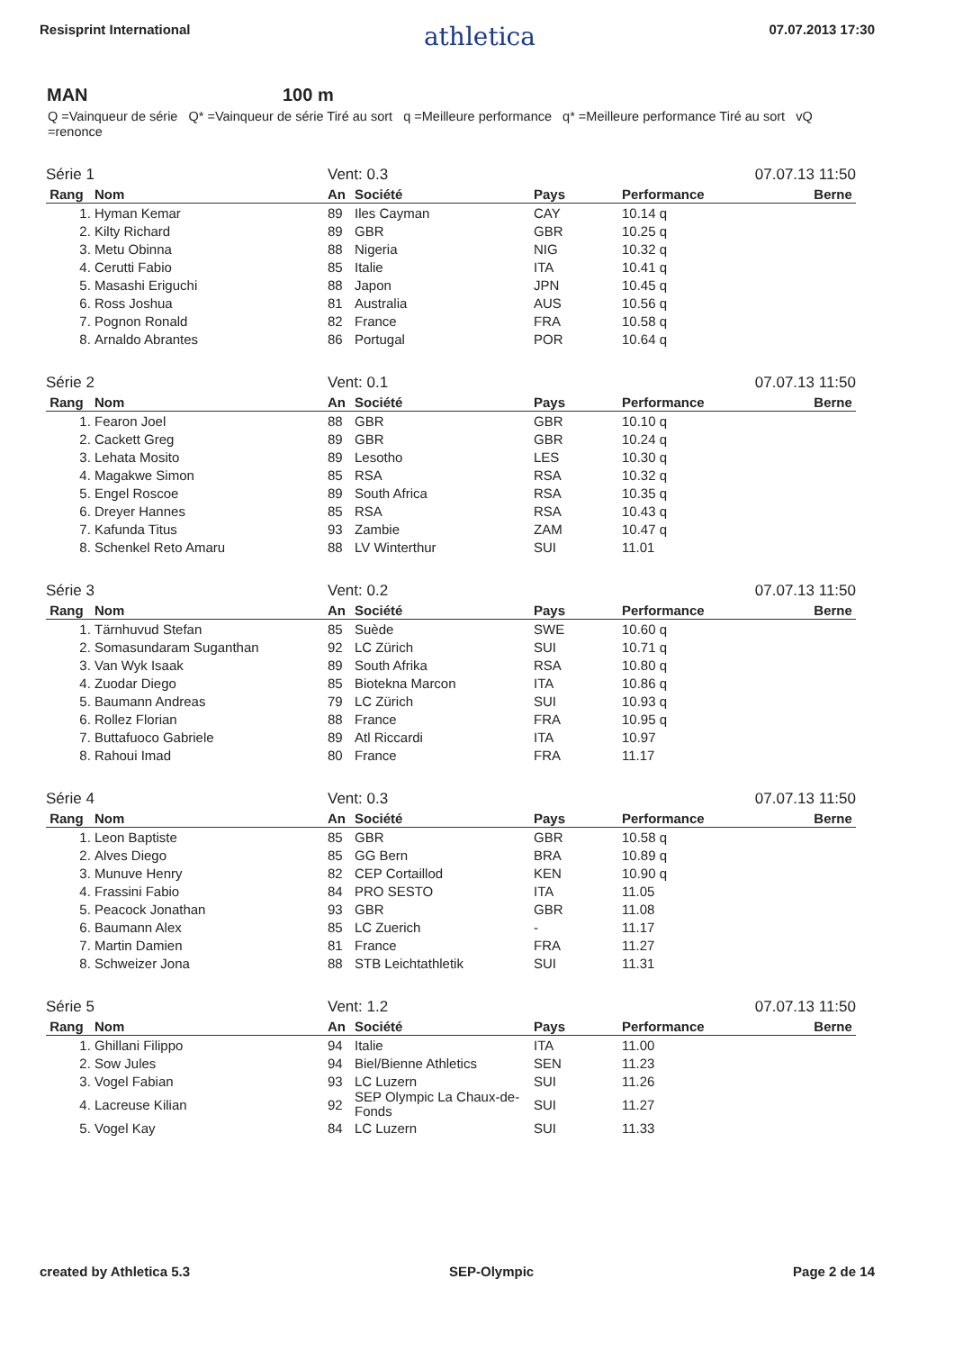Resisprint International athletica 07.07.2013 17:30
MAN 100 m
Q =Vainqueur de série Q* =Vainqueur de série Tiré au sort q =Meilleure performance q* =Meilleure performance Tiré au sort vQ =renonce
| Série 1 | | Vent: 0.3 | | | | 07.07.13 11:50 |
| Rang | Nom | An | Société | Pays | Performance | Berne |
| 1. | Hyman Kemar | 89 | Iles Cayman | CAY | 10.14 q | |
| 2. | Kilty Richard | 89 | GBR | GBR | 10.25 q | |
| 3. | Metu Obinna | 88 | Nigeria | NIG | 10.32 q | |
| 4. | Cerutti Fabio | 85 | Italie | ITA | 10.41 q | |
| 5. | Masashi Eriguchi | 88 | Japon | JPN | 10.45 q | |
| 6. | Ross Joshua | 81 | Australia | AUS | 10.56 q | |
| 7. | Pognon Ronald | 82 | France | FRA | 10.58 q | |
| 8. | Arnaldo Abrantes | 86 | Portugal | POR | 10.64 q | |
| Série 2 | | Vent: 0.1 | | | | 07.07.13 11:50 |
| Rang | Nom | An | Société | Pays | Performance | Berne |
| 1. | Fearon Joel | 88 | GBR | GBR | 10.10 q | |
| 2. | Cackett Greg | 89 | GBR | GBR | 10.24 q | |
| 3. | Lehata Mosito | 89 | Lesotho | LES | 10.30 q | |
| 4. | Magakwe Simon | 85 | RSA | RSA | 10.32 q | |
| 5. | Engel Roscoe | 89 | South Africa | RSA | 10.35 q | |
| 6. | Dreyer Hannes | 85 | RSA | RSA | 10.43 q | |
| 7. | Kafunda Titus | 93 | Zambie | ZAM | 10.47 q | |
| 8. | Schenkel Reto Amaru | 88 | LV Winterthur | SUI | 11.01 | |
| Série 3 | | Vent: 0.2 | | | | 07.07.13 11:50 |
| Rang | Nom | An | Société | Pays | Performance | Berne |
| 1. | Tärnhuvud Stefan | 85 | Suède | SWE | 10.60 q | |
| 2. | Somasundaram Suganthan | 92 | LC Zürich | SUI | 10.71 q | |
| 3. | Van Wyk Isaak | 89 | South Afrika | RSA | 10.80 q | |
| 4. | Zuodar Diego | 85 | Biotekna Marcon | ITA | 10.86 q | |
| 5. | Baumann Andreas | 79 | LC Zürich | SUI | 10.93 q | |
| 6. | Rollez Florian | 88 | France | FRA | 10.95 q | |
| 7. | Buttafuoco Gabriele | 89 | Atl Riccardi | ITA | 10.97 | |
| 8. | Rahoui Imad | 80 | France | FRA | 11.17 | |
| Série 4 | | Vent: 0.3 | | | | 07.07.13 11:50 |
| Rang | Nom | An | Société | Pays | Performance | Berne |
| 1. | Leon Baptiste | 85 | GBR | GBR | 10.58 q | |
| 2. | Alves Diego | 85 | GG Bern | BRA | 10.89 q | |
| 3. | Munuve Henry | 82 | CEP Cortaillod | KEN | 10.90 q | |
| 4. | Frassini Fabio | 84 | PRO SESTO | ITA | 11.05 | |
| 5. | Peacock Jonathan | 93 | GBR | GBR | 11.08 | |
| 6. | Baumann Alex | 85 | LC Zuerich | - | 11.17 | |
| 7. | Martin Damien | 81 | France | FRA | 11.27 | |
| 8. | Schweizer Jona | 88 | STB Leichtathletik | SUI | 11.31 | |
| Série 5 | | Vent: 1.2 | | | | 07.07.13 11:50 |
| Rang | Nom | An | Société | Pays | Performance | Berne |
| 1. | Ghillani Filippo | 94 | Italie | ITA | 11.00 | |
| 2. | Sow Jules | 94 | Biel/Bienne Athletics | SEN | 11.23 | |
| 3. | Vogel Fabian | 93 | LC Luzern | SUI | 11.26 | |
| 4. | Lacreuse Kilian | 92 | SEP Olympic La Chaux-de-Fonds | SUI | 11.27 | |
| 5. | Vogel Kay | 84 | LC Luzern | SUI | 11.33 | |
created by Athletica 5.3 SEP-Olympic Page 2 de 14